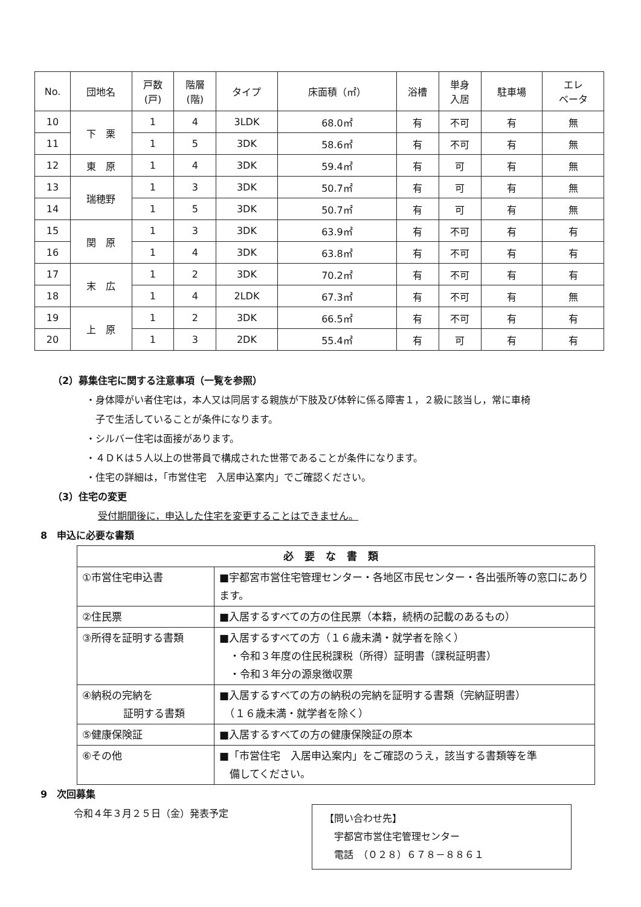| No. | 団地名 | 戸数 (戸) | 階層 (階) | タイプ | 床面積（㎡） | 浴槽 | 単身 入居 | 駐車場 | エレ ベータ |
| --- | --- | --- | --- | --- | --- | --- | --- | --- | --- |
| 10 | 下 栗 | 1 | 4 | 3LDK | 68.0㎡ | 有 | 不可 | 有 | 無 |
| 11 | | 1 | 5 | 3DK | 58.6㎡ | 有 | 不可 | 有 | 無 |
| 12 | 東 原 | 1 | 4 | 3DK | 59.4㎡ | 有 | 可 | 有 | 無 |
| 13 | 瑞穂野 | 1 | 3 | 3DK | 50.7㎡ | 有 | 可 | 有 | 無 |
| 14 | | 1 | 5 | 3DK | 50.7㎡ | 有 | 可 | 有 | 無 |
| 15 | 関 原 | 1 | 3 | 3DK | 63.9㎡ | 有 | 不可 | 有 | 有 |
| 16 | | 1 | 4 | 3DK | 63.8㎡ | 有 | 不可 | 有 | 有 |
| 17 | 末 広 | 1 | 2 | 3DK | 70.2㎡ | 有 | 不可 | 有 | 有 |
| 18 | | 1 | 4 | 2LDK | 67.3㎡ | 有 | 不可 | 有 | 無 |
| 19 | 上 原 | 1 | 2 | 3DK | 66.5㎡ | 有 | 不可 | 有 | 有 |
| 20 | | 1 | 3 | 2DK | 55.4㎡ | 有 | 可 | 有 | 有 |
（2）募集住宅に関する注意事項（一覧を参照）
・身体障がい者住宅は，本人又は同居する親族が下肢及び体幹に係る障害１，２級に該当し，常に車椅
　子で生活していることが条件になります。
・シルバー住宅は面接があります。
・４ＤＫは５人以上の世帯員で構成された世帯であることが条件になります。
・住宅の詳細は，「市営住宅　入居申込案内」でご確認ください。
（3）住宅の変更
受付期間後に，申込した住宅を変更することはできません。
8　申込に必要な書類
| 必要な書類 | |
| --- | --- |
| ①市営住宅申込書 | ■宇都宮市営住宅管理センター・各地区市民センター・各出張所等の窓口にあります。 |
| ②住民票 | ■入居するすべての方の住民票（本籍，続柄の記載のあるもの） |
| ③所得を証明する書類 | ■入居するすべての方（１６歳未満・就学者を除く） ・令和３年度の住民税課税（所得）証明書（課税証明書） ・令和３年分の源泉徴収票 |
| ④納税の完納を 証明する書類 | ■入居するすべての方の納税の完納を証明する書類（完納証明書） （１６歳未満・就学者を除く） |
| ⑤健康保険証 | ■入居するすべての方の健康保険証の原本 |
| ⑥その他 | ■「市営住宅 入居申込案内」をご確認のうえ，該当する書類等を準 備してください。 |
9　次回募集
令和４年３月２５日（金）発表予定
【問い合わせ先】
　宇都宮市営住宅管理センター
　電話　（０２８）６７８－８８６１